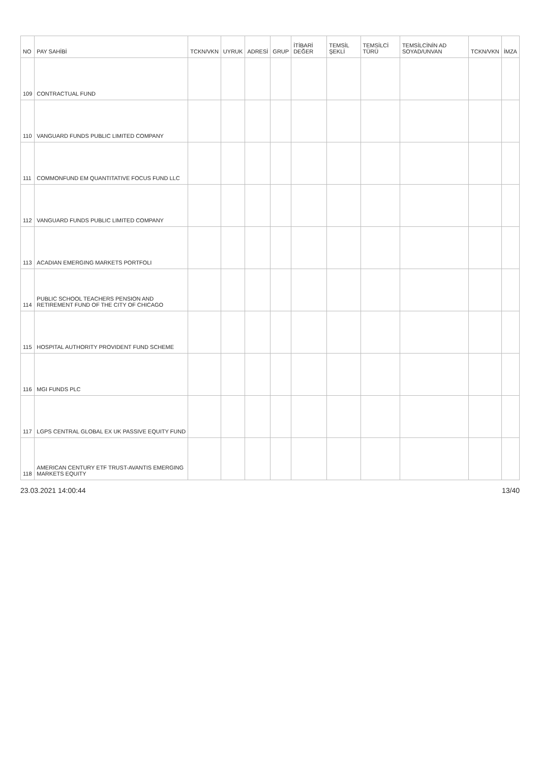| NO | PAY SAHİBİ | TCKN/VKN | UYRUK | ADRESİ | GRUP | İTİBARİ DEĞER | TEMSİL ŞEKLİ | TEMSİLCİ TÜRÜ | TEMSİLCİNİN AD SOYAD/UNVAN | TCKN/VKN | İMZA |
| --- | --- | --- | --- | --- | --- | --- | --- | --- | --- | --- | --- |
| 109 | CONTRACTUAL FUND | | | | | | | | | | |
| 110 | VANGUARD FUNDS PUBLIC LIMITED COMPANY | | | | | | | | | | |
| 111 | COMMONFUND EM QUANTITATIVE FOCUS FUND LLC | | | | | | | | | | |
| 112 | VANGUARD FUNDS PUBLIC LIMITED COMPANY | | | | | | | | | | |
| 113 | ACADIAN EMERGING MARKETS PORTFOLI | | | | | | | | | | |
| 114 | PUBLIC SCHOOL TEACHERS PENSION AND RETIREMENT FUND OF THE CITY OF CHICAGO | | | | | | | | | | |
| 115 | HOSPITAL AUTHORITY PROVIDENT FUND SCHEME | | | | | | | | | | |
| 116 | MGI FUNDS PLC | | | | | | | | | | |
| 117 | LGPS CENTRAL GLOBAL EX UK PASSIVE EQUITY FUND | | | | | | | | | | |
| 118 | AMERICAN CENTURY ETF TRUST-AVANTIS EMERGING MARKETS EQUITY | | | | | | | | | | |
23.03.2021 14:00:44 13/40